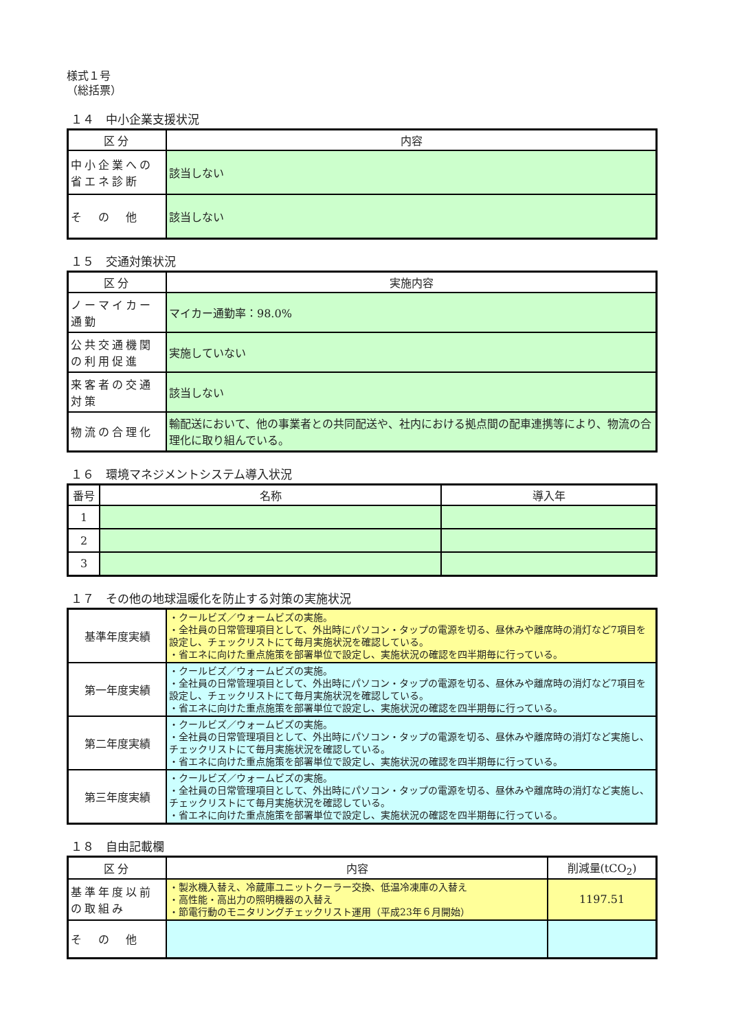様式１号
（総括票）
１４　中小企業支援状況
| 区分 | 内容 |
| --- | --- |
| 中小企業への省エネ診断 | 該当しない |
| そ の 他 | 該当しない |
１５　交通対策状況
| 区分 | 実施内容 |
| --- | --- |
| ノーマイカー通勤 | マイカー通勤率：98.0% |
| 公共交通機関の利用促進 | 実施していない |
| 来客者の交通対策 | 該当しない |
| 物流の合理化 | 輸配送において、他の事業者との共同配送や、社内における拠点間の配車連携等により、物流の合理化に取り組んでいる。 |
１６　環境マネジメントシステム導入状況
| 番号 | 名称 | 導入年 |
| --- | --- | --- |
| 1 | | |
| 2 | | |
| 3 | | |
１７　その他の地球温暖化を防止する対策の実施状況
| 基準年度実績 | ・クールビズ／ウォームビズの実施。 ・全社員の日常管理項目として、外出時にパソコン・タップの電源を切る、昼休みや離席時の消灯など7項目を設定し、チェックリストにて毎月実施状況を確認している。 ・省エネに向けた重点施策を部署単位で設定し、実施状況の確認を四半期毎に行っている。 |
| 第一年度実績 | ・クールビズ／ウォームビズの実施。 ・全社員の日常管理項目として、外出時にパソコン・タップの電源を切る、昼休みや離席時の消灯など7項目を設定し、チェックリストにて毎月実施状況を確認している。 ・省エネに向けた重点施策を部署単位で設定し、実施状況の確認を四半期毎に行っている。 |
| 第二年度実績 | ・クールビズ／ウォームビズの実施。 ・全社員の日常管理項目として、外出時にパソコン・タップの電源を切る、昼休みや離席時の消灯など実施し、チェックリストにて毎月実施状況を確認している。 ・省エネに向けた重点施策を部署単位で設定し、実施状況の確認を四半期毎に行っている。 |
| 第三年度実績 | ・クールビズ／ウォームビズの実施。 ・全社員の日常管理項目として、外出時にパソコン・タップの電源を切る、昼休みや離席時の消灯など実施し、チェックリストにて毎月実施状況を確認している。 ・省エネに向けた重点施策を部署単位で設定し、実施状況の確認を四半期毎に行っている。 |
１８　自由記載欄
| 区分 | 内容 | 削減量(tCO<sub>2</sub>) |
| --- | --- | --- |
| 基準年度以前の取組み | ・製氷機入替え、冷蔵庫ユニットクーラー交換、低温冷凍庫の入替え ・高性能・高出力の照明機器の入替え ・節電行動のモニタリングチェックリスト運用（平成23年６月開始） | 1197.51 |
| そ の 他 | | |